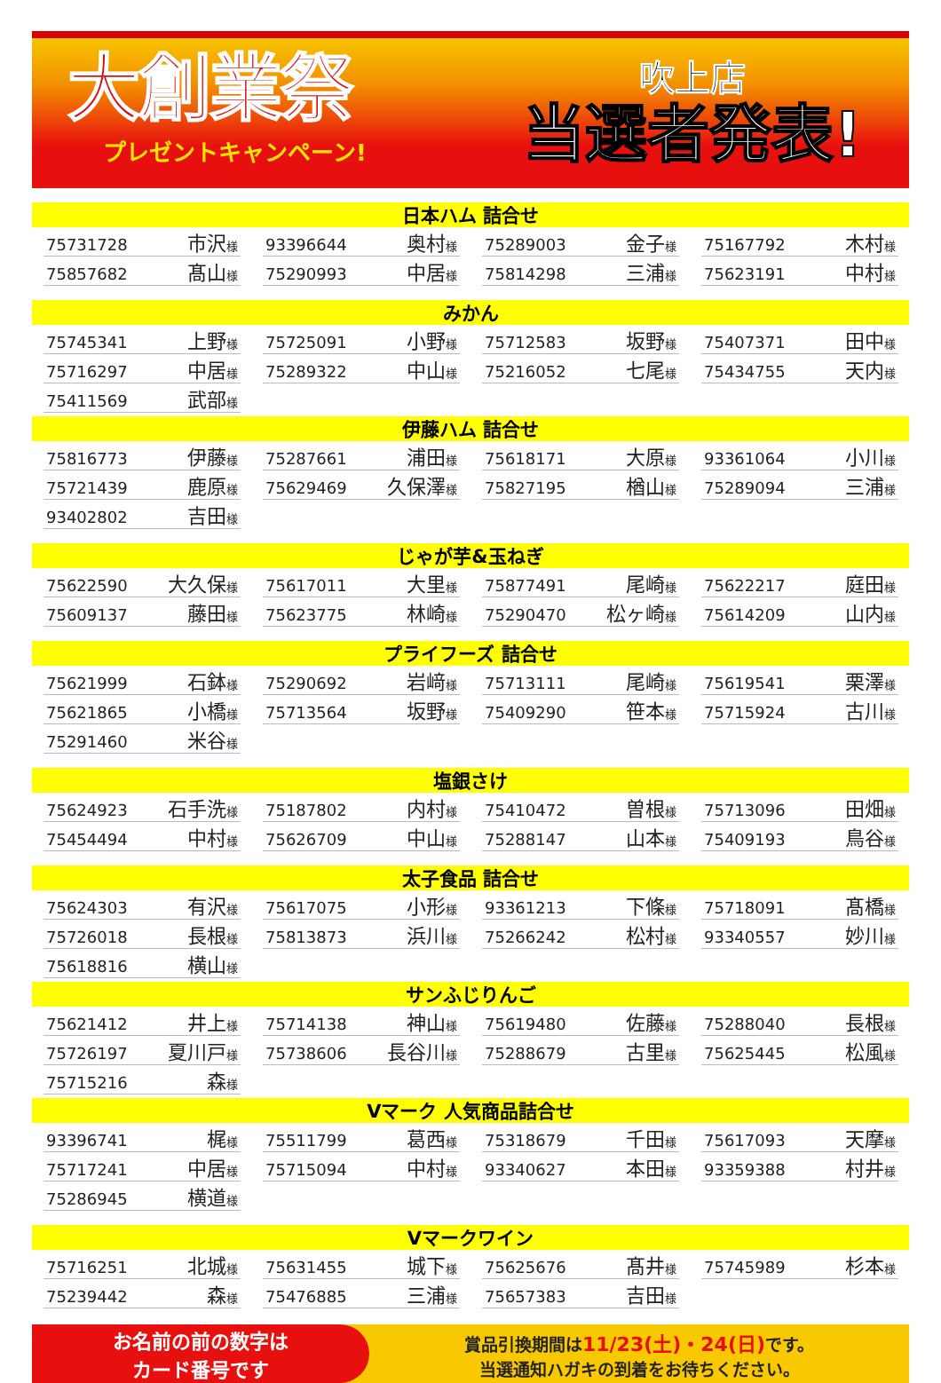大創業祭
プレゼントキャンペーン!
吹上店
当選者発表!
日本ハム 詰合せ
| 75731728 市沢 様 | 93396644 奥村 様 | 75289003 金子 様 | 75167792 木村 様 |
| 75857682 髙山 様 | 75290993 中居 様 | 75814298 三浦 様 | 75623191 中村 様 |
みかん
| 75745341 上野 様 | 75725091 小野 様 | 75712583 坂野 様 | 75407371 田中 様 |
| 75716297 中居 様 | 75289322 中山 様 | 75216052 七尾 様 | 75434755 天内 様 |
| 75411569 武部 様 | | | |
伊藤ハム 詰合せ
| 75816773 伊藤 様 | 75287661 浦田 様 | 75618171 大原 様 | 93361064 小川 様 |
| 75721439 鹿原 様 | 75629469 久保澤 様 | 75827195 楢山 様 | 75289094 三浦 様 |
| 93402802 吉田 様 | | | |
じゃが芋&玉ねぎ
| 75622590 大久保 様 | 75617011 大里 様 | 75877491 尾崎 様 | 75622217 庭田 様 |
| 75609137 藤田 様 | 75623775 林崎 様 | 75290470 松ヶ崎 様 | 75614209 山内 様 |
プライフーズ 詰合せ
| 75621999 石鉢 様 | 75290692 岩﨑 様 | 75713111 尾崎 様 | 75619541 栗澤 様 |
| 75621865 小橋 様 | 75713564 坂野 様 | 75409290 笹本 様 | 75715924 古川 様 |
| 75291460 米谷 様 | | | |
塩銀さけ
| 75624923 石手洗 様 | 75187802 内村 様 | 75410472 曽根 様 | 75713096 田畑 様 |
| 75454494 中村 様 | 75626709 中山 様 | 75288147 山本 様 | 75409193 鳥谷 様 |
太子食品 詰合せ
| 75624303 有沢 様 | 75617075 小形 様 | 93361213 下條 様 | 75718091 髙橋 様 |
| 75726018 長根 様 | 75813873 浜川 様 | 75266242 松村 様 | 93340557 妙川 様 |
| 75618816 横山 様 | | | |
サンふじりんご
| 75621412 井上 様 | 75714138 神山 様 | 75619480 佐藤 様 | 75288040 長根 様 |
| 75726197 夏川戸 様 | 75738606 長谷川 様 | 75288679 古里 様 | 75625445 松風 様 |
| 75715216 森 様 | | | |
Vマーク 人気商品詰合せ
| 93396741 梶 様 | 75511799 葛西 様 | 75318679 千田 様 | 75617093 天摩 様 |
| 75717241 中居 様 | 75715094 中村 様 | 93340627 本田 様 | 93359388 村井 様 |
| 75286945 横道 様 | | | |
Vマークワイン
| 75716251 北城 様 | 75631455 城下 様 | 75625676 髙井 様 | 75745989 杉本 様 |
| 75239442 森 様 | 75476885 三浦 様 | 75657383 吉田 様 | |
お名前の前の数字は
カード番号です
賞品引換期間は11/23(土)・24(日) です。
当選通知ハガキの到着をお待ちください。